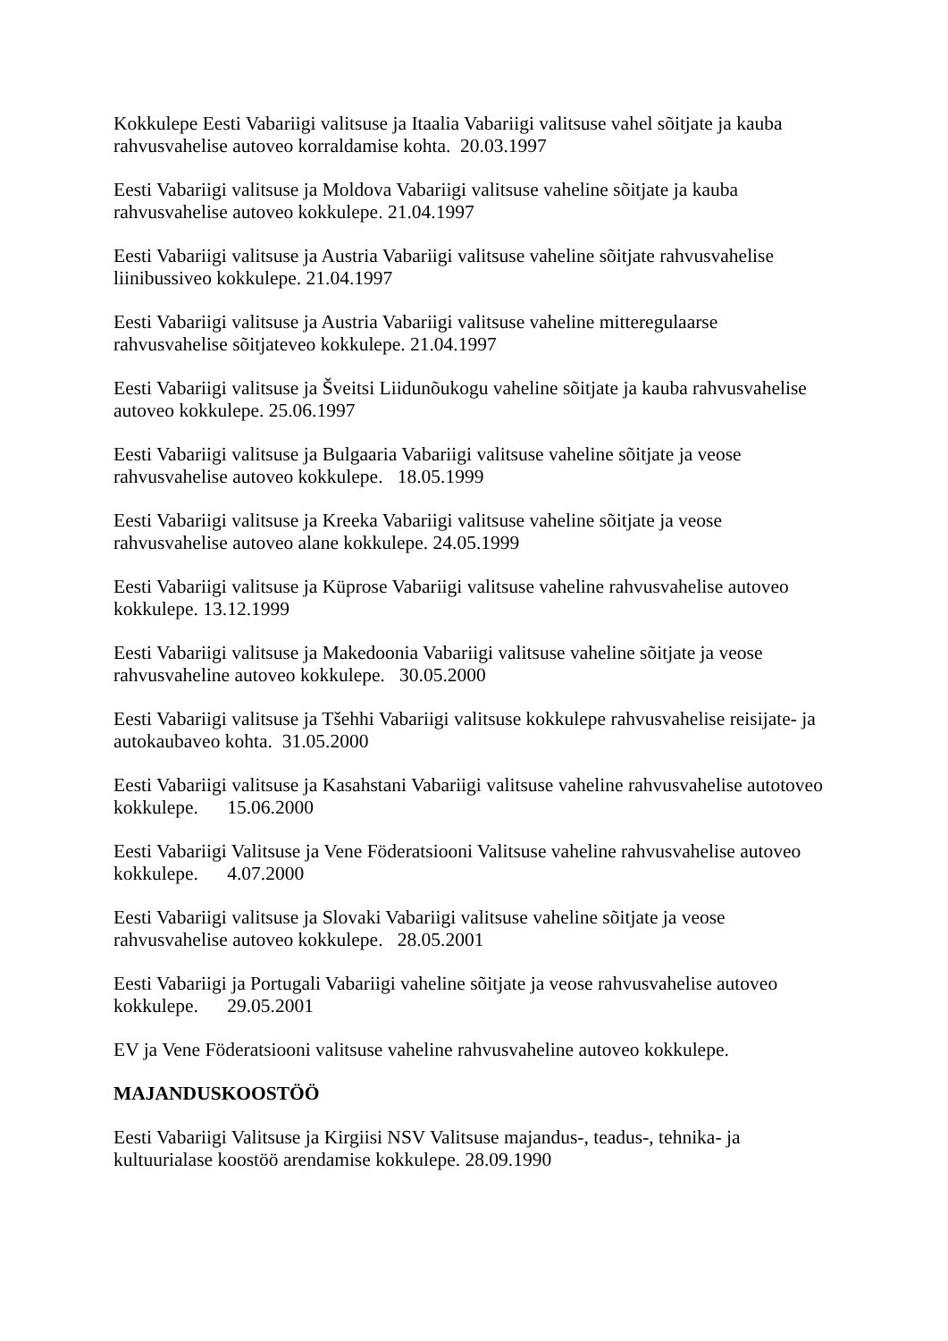Kokkulepe Eesti Vabariigi valitsuse ja Itaalia Vabariigi valitsuse vahel sõitjate ja kauba rahvusvahelise autoveo korraldamise kohta. 20.03.1997
Eesti Vabariigi valitsuse ja Moldova Vabariigi valitsuse vaheline sõitjate ja kauba rahvusvahelise autoveo kokkulepe. 21.04.1997
Eesti Vabariigi valitsuse ja Austria Vabariigi valitsuse vaheline sõitjate rahvusvahelise liinibussiveo kokkulepe. 21.04.1997
Eesti Vabariigi valitsuse ja Austria Vabariigi valitsuse vaheline mitteregulaarse rahvusvahelise sõitjateveo kokkulepe. 21.04.1997
Eesti Vabariigi valitsuse ja Šveitsi Liidunõukogu vaheline sõitjate ja kauba rahvusvahelise autoveo kokkulepe. 25.06.1997
Eesti Vabariigi valitsuse ja Bulgaaria Vabariigi valitsuse vaheline sõitjate ja veose rahvusvahelise autoveo kokkulepe. 18.05.1999
Eesti Vabariigi valitsuse ja Kreeka Vabariigi valitsuse vaheline sõitjate ja veose rahvusvahelise autoveo alane kokkulepe. 24.05.1999
Eesti Vabariigi valitsuse ja Küprose Vabariigi valitsuse vaheline rahvusvahelise autoveo kokkulepe. 13.12.1999
Eesti Vabariigi valitsuse ja Makedoonia Vabariigi valitsuse vaheline sõitjate ja veose rahvusvaheline autoveo kokkulepe. 30.05.2000
Eesti Vabariigi valitsuse ja Tšehhi Vabariigi valitsuse kokkulepe rahvusvahelise reisijate- ja autokaubaveo kohta. 31.05.2000
Eesti Vabariigi valitsuse ja Kasahstani Vabariigi valitsuse vaheline rahvusvahelise autotoveo kokkulepe. 15.06.2000
Eesti Vabariigi Valitsuse ja Vene Föderatsiooni Valitsuse vaheline rahvusvahelise autoveo kokkulepe. 4.07.2000
Eesti Vabariigi valitsuse ja Slovaki Vabariigi valitsuse vaheline sõitjate ja veose rahvusvahelise autoveo kokkulepe. 28.05.2001
Eesti Vabariigi ja Portugali Vabariigi vaheline sõitjate ja veose rahvusvahelise autoveo kokkulepe. 29.05.2001
EV ja Vene Föderatsiooni valitsuse vaheline rahvusvaheline autoveo kokkulepe.
MAJANDUSKOOSTÖÖ
Eesti Vabariigi Valitsuse ja Kirgiisi NSV Valitsuse majandus-, teadus-, tehnika- ja kultuurialase koostöö arendamise kokkulepe. 28.09.1990